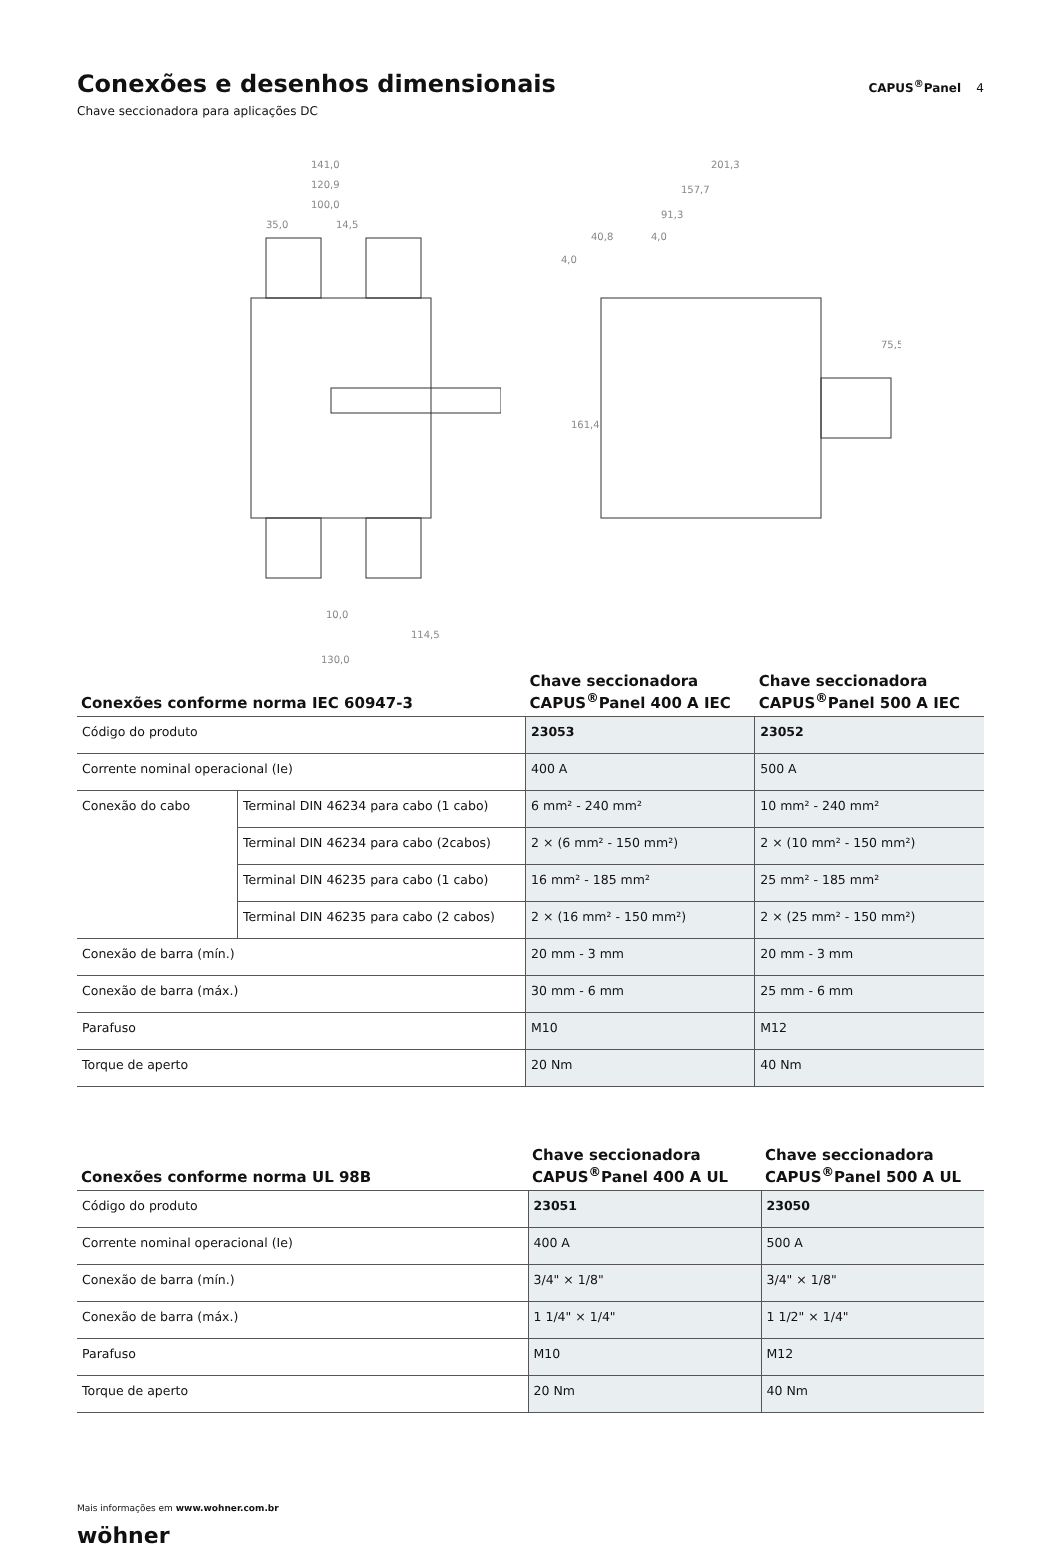Conexões e desenhos dimensionais
CAPUS<sup>®</sup>Panel 4
Chave seccionadora para aplicações DC
141,0
120,9
100,0
35,0
14,5
10,0
114,5
130,0
201,3
157,7
91,3
40,8
4,0
4,0
161,4
75,5
| Conexões conforme norma IEC 60947-3 | | Chave seccionadora CAPUS<sup>®</sup>Panel 400 A IEC | Chave seccionadora CAPUS<sup>®</sup>Panel 500 A IEC |
| --- | --- | --- | --- |
| Código do produto | | 23053 | 23052 |
| Corrente nominal operacional (Ie) | | 400 A | 500 A |
| Conexão do cabo | Terminal DIN 46234 para cabo (1 cabo) | 6 mm² - 240 mm² | 10 mm² - 240 mm² |
| | Terminal DIN 46234 para cabo (2cabos) | 2 × (6 mm² - 150 mm²) | 2 × (10 mm² - 150 mm²) |
| | Terminal DIN 46235 para cabo (1 cabo) | 16 mm² - 185 mm² | 25 mm² - 185 mm² |
| | Terminal DIN 46235 para cabo (2 cabos) | 2 × (16 mm² - 150 mm²) | 2 × (25 mm² - 150 mm²) |
| Conexão de barra (mín.) | | 20 mm - 3 mm | 20 mm - 3 mm |
| Conexão de barra (máx.) | | 30 mm - 6 mm | 25 mm - 6 mm |
| Parafuso | | M10 | M12 |
| Torque de aperto | | 20 Nm | 40 Nm |
| Conexões conforme norma UL 98B | Chave seccionadora CAPUS<sup>®</sup>Panel 400 A UL | Chave seccionadora CAPUS<sup>®</sup>Panel 500 A UL |
| --- | --- | --- |
| Código do produto | 23051 | 23050 |
| Corrente nominal operacional (Ie) | 400 A | 500 A |
| Conexão de barra (mín.) | 3/4" × 1/8" | 3/4" × 1/8" |
| Conexão de barra (máx.) | 1 1/4" × 1/4" | 1 1/2" × 1/4" |
| Parafuso | M10 | M12 |
| Torque de aperto | 20 Nm | 40 Nm |
Mais informações em www.wohner.com.br
wöhner